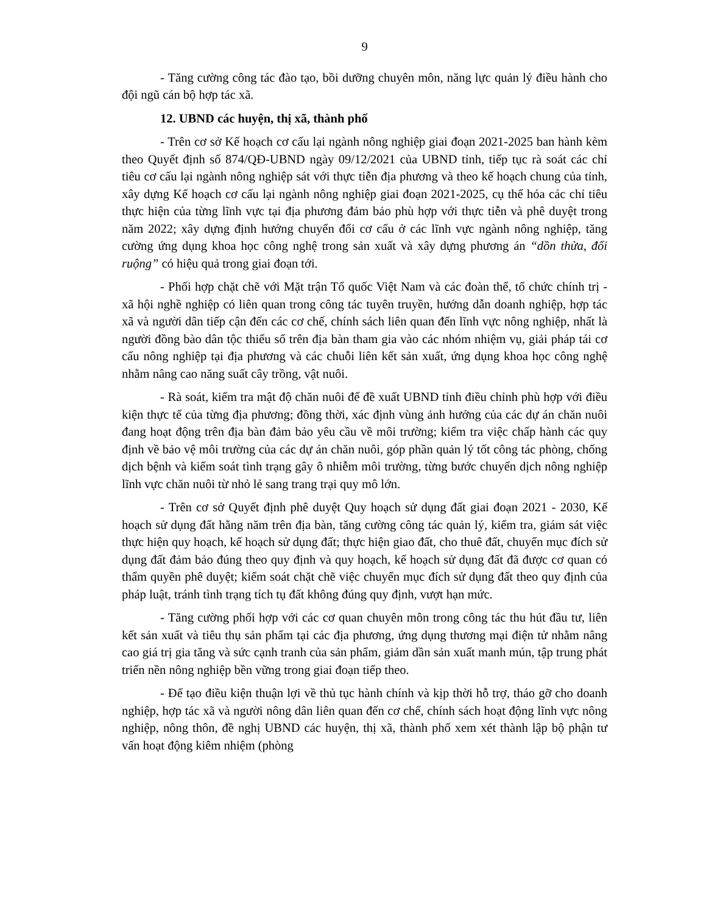9
- Tăng cường công tác đào tạo, bồi dưỡng chuyên môn, năng lực quản lý điều hành cho đội ngũ cán bộ hợp tác xã.
12. UBND các huyện, thị xã, thành phố
- Trên cơ sở Kế hoạch cơ cấu lại ngành nông nghiệp giai đoạn 2021-2025 ban hành kèm theo Quyết định số 874/QĐ-UBND ngày 09/12/2021 của UBND tỉnh, tiếp tục rà soát các chỉ tiêu cơ cấu lại ngành nông nghiệp sát với thực tiễn địa phương và theo kế hoạch chung của tỉnh, xây dựng Kế hoạch cơ cấu lại ngành nông nghiệp giai đoạn 2021-2025, cụ thể hóa các chỉ tiêu thực hiện của từng lĩnh vực tại địa phương đảm bảo phù hợp với thực tiễn và phê duyệt trong năm 2022; xây dựng định hướng chuyển đổi cơ cấu ở các lĩnh vực ngành nông nghiệp, tăng cường ứng dụng khoa học công nghệ trong sản xuất và xây dựng phương án “dồn thửa, đổi ruộng” có hiệu quả trong giai đoạn tới.
- Phối hợp chặt chẽ với Mặt trận Tổ quốc Việt Nam và các đoàn thể, tổ chức chính trị - xã hội nghề nghiệp có liên quan trong công tác tuyên truyền, hướng dẫn doanh nghiệp, hợp tác xã và người dân tiếp cận đến các cơ chế, chính sách liên quan đến lĩnh vực nông nghiệp, nhất là người đồng bào dân tộc thiểu số trên địa bàn tham gia vào các nhóm nhiệm vụ, giải pháp tái cơ cấu nông nghiệp tại địa phương và các chuỗi liên kết sản xuất, ứng dụng khoa học công nghệ nhằm nâng cao năng suất cây trồng, vật nuôi.
- Rà soát, kiểm tra mật độ chăn nuôi để đề xuất UBND tỉnh điều chỉnh phù hợp với điều kiện thực tế của từng địa phương; đồng thời, xác định vùng ảnh hưởng của các dự án chăn nuôi đang hoạt động trên địa bàn đảm bảo yêu cầu về môi trường; kiểm tra việc chấp hành các quy định về bảo vệ môi trường của các dự án chăn nuôi, góp phần quản lý tốt công tác phòng, chống dịch bệnh và kiểm soát tình trạng gây ô nhiễm môi trường, từng bước chuyển dịch nông nghiệp lĩnh vực chăn nuôi từ nhỏ lẻ sang trang trại quy mô lớn.
- Trên cơ sở Quyết định phê duyệt Quy hoạch sử dụng đất giai đoạn 2021 - 2030, Kế hoạch sử dụng đất hằng năm trên địa bàn, tăng cường công tác quản lý, kiểm tra, giám sát việc thực hiện quy hoạch, kế hoạch sử dụng đất; thực hiện giao đất, cho thuê đất, chuyển mục đích sử dụng đất đảm bảo đúng theo quy định và quy hoạch, kế hoạch sử dụng đất đã được cơ quan có thẩm quyền phê duyệt; kiểm soát chặt chẽ việc chuyển mục đích sử dụng đất theo quy định của pháp luật, tránh tình trạng tích tụ đất không đúng quy định, vượt hạn mức.
- Tăng cường phối hợp với các cơ quan chuyên môn trong công tác thu hút đầu tư, liên kết sản xuất và tiêu thụ sản phẩm tại các địa phương, ứng dụng thương mại điện tử nhằm nâng cao giá trị gia tăng và sức cạnh tranh của sản phẩm, giảm dần sản xuất manh mún, tập trung phát triển nền nông nghiệp bền vững trong giai đoạn tiếp theo.
- Để tạo điều kiện thuận lợi về thủ tục hành chính và kịp thời hỗ trợ, tháo gỡ cho doanh nghiệp, hợp tác xã và người nông dân liên quan đến cơ chế, chính sách hoạt động lĩnh vực nông nghiệp, nông thôn, đề nghị UBND các huyện, thị xã, thành phố xem xét thành lập bộ phận tư vấn hoạt động kiêm nhiệm (phòng